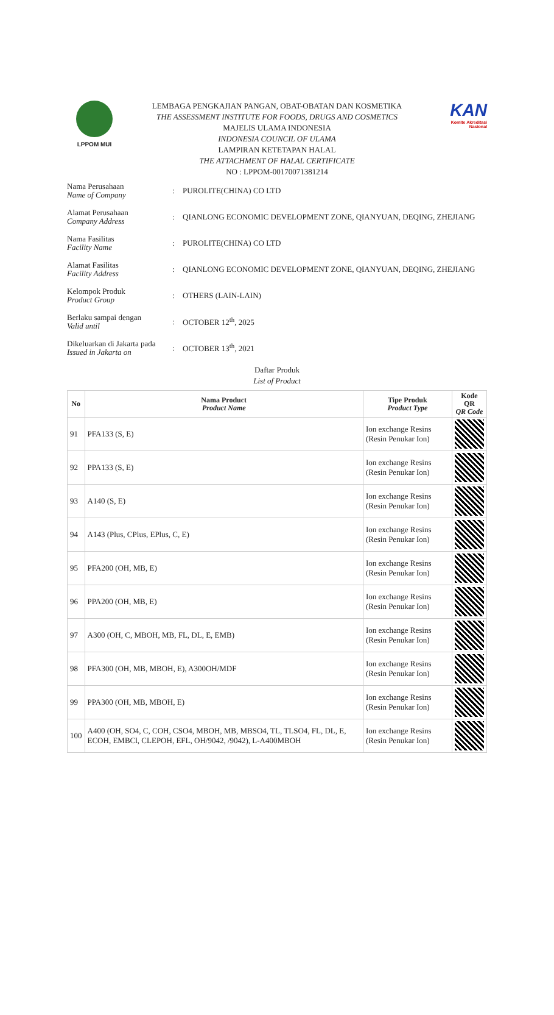LPPOM MUI
LEMBAGA PENGKAJIAN PANGAN, OBAT-OBATAN DAN KOSMETIKA
THE ASSESSMENT INSTITUTE FOR FOODS, DRUGS AND COSMETICS
MAJELIS ULAMA INDONESIA
INDONESIA COUNCIL OF ULAMA
LAMPIRAN KETETAPAN HALAL
THE ATTACHMENT OF HALAL CERTIFICATE
NO : LPPOM-00170071381214
KAN
Komite Akreditasi Nasional
Nama Perusahaan
Name of Company
: PUROLITE(CHINA) CO LTD
Alamat Perusahaan
Company Address
:
QIANLONG ECONOMIC DEVELOPMENT ZONE, QIANYUAN, DEQING, ZHEJIANG
Nama Fasilitas
Facility Name
: PUROLITE(CHINA) CO LTD
Alamat Fasilitas
Facility Address
:
QIANLONG ECONOMIC DEVELOPMENT ZONE, QIANYUAN, DEQING, ZHEJIANG
Kelompok Produk
Product Group
: OTHERS (LAIN-LAIN)
Berlaku sampai dengan
Valid until
: OCTOBER 12<sup>th</sup>, 2025
Dikeluarkan di Jakarta pada
Issued in Jakarta on
: OCTOBER 13<sup>th</sup>, 2021
Daftar Produk
List of Product
| No | Nama Product Product Name | Tipe Produk Product Type | Kode QR QR Code |
| --- | --- | --- | --- |
| 91 | PFA133 (S, E) | Ion exchange Resins (Resin Penukar Ion) | |
| 92 | PPA133 (S, E) | Ion exchange Resins (Resin Penukar Ion) | |
| 93 | A140 (S, E) | Ion exchange Resins (Resin Penukar Ion) | |
| 94 | A143 (Plus, CPlus, EPlus, C, E) | Ion exchange Resins (Resin Penukar Ion) | |
| 95 | PFA200 (OH, MB, E) | Ion exchange Resins (Resin Penukar Ion) | |
| 96 | PPA200 (OH, MB, E) | Ion exchange Resins (Resin Penukar Ion) | |
| 97 | A300 (OH, C, MBOH, MB, FL, DL, E, EMB) | Ion exchange Resins (Resin Penukar Ion) | |
| 98 | PFA300 (OH, MB, MBOH, E), A300OH/MDF | Ion exchange Resins (Resin Penukar Ion) | |
| 99 | PPA300 (OH, MB, MBOH, E) | Ion exchange Resins (Resin Penukar Ion) | |
| 100 | A400 (OH, SO4, C, COH, CSO4, MBOH, MB, MBSO4, TL, TLSO4, FL, DL, E, ECOH, EMBCl, CLEPOH, EFL, OH/9042, /9042), L-A400MBOH | Ion exchange Resins (Resin Penukar Ion) | |